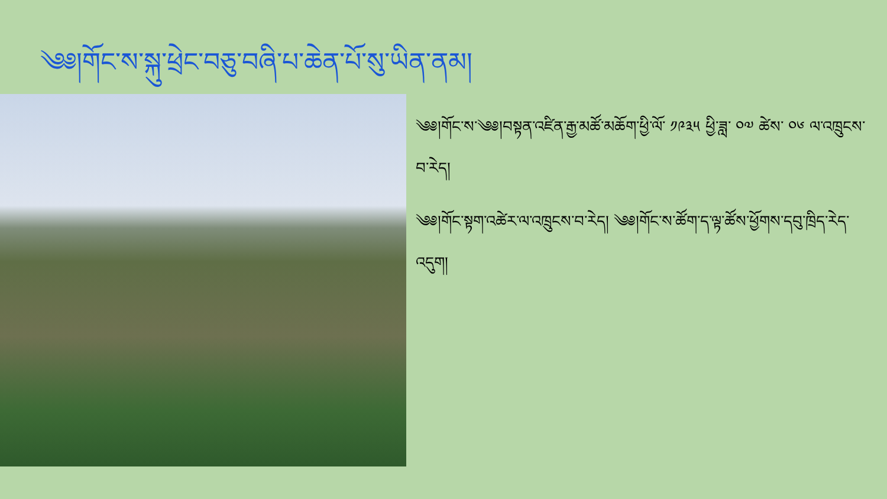༄༅།གོང་ས་སྐུ་ཕྲེང་བཅུ་བཞི་པ་ཆེན་པོ་སུ་ཡིན་ནམ།
༄༅།གོང་ས་༄༅།བསྟན་འཛིན་རྒྱ་མཚོ་མཆོག་ཕྱི་ལོ་ ༡༩༣༥ ཕྱི་ཟླ་ ༠༧ ཚེས་ ༠༦ ལ་འཁྲུངས་བ་རེད།
༄༅།གོང་སྟག་འཚེར་ལ་འཁྲུངས་བ་རེད། ༄༅།གོང་ས་ཚོག་ད་ལྟ་ཚོས་ཕྱོགས་དབུ་ཁྲིད་རེད་འདུག།